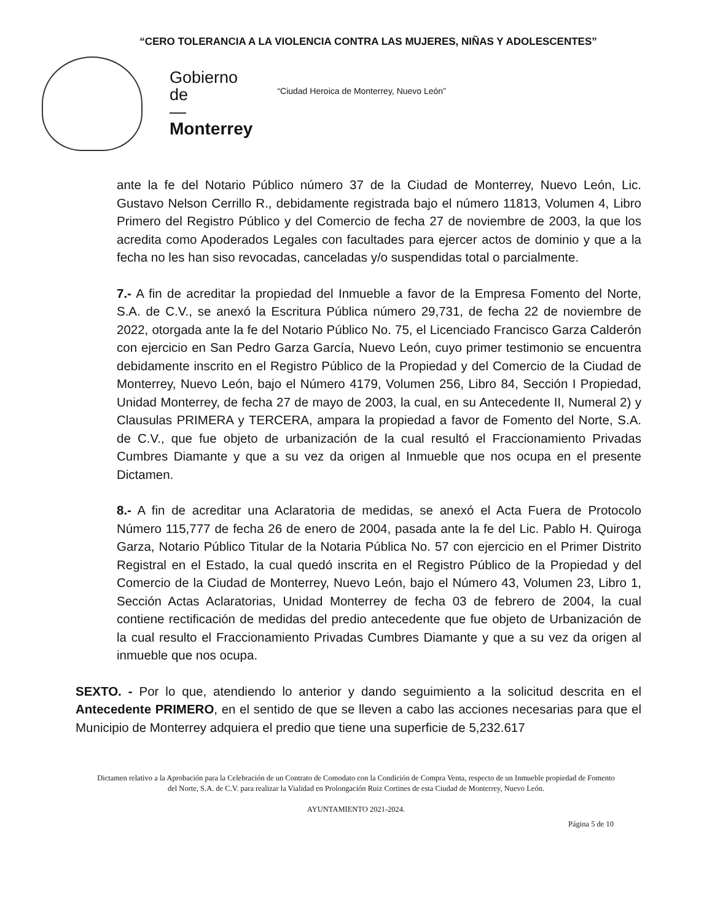“CERO TOLERANCIA A LA VIOLENCIA CONTRA LAS MUJERES, NIÑAS Y ADOLESCENTES”
Gobierno
de
—
Monterrey
“Ciudad Heroica de Monterrey, Nuevo León”
ante la fe del Notario Público número 37 de la Ciudad de Monterrey, Nuevo León, Lic. Gustavo Nelson Cerrillo R., debidamente registrada bajo el número 11813, Volumen 4, Libro Primero del Registro Público y del Comercio de fecha 27 de noviembre de 2003, la que los acredita como Apoderados Legales con facultades para ejercer actos de dominio y que a la fecha no les han siso revocadas, canceladas y/o suspendidas total o parcialmente.
7.- A fin de acreditar la propiedad del Inmueble a favor de la Empresa Fomento del Norte, S.A. de C.V., se anexó la Escritura Pública número 29,731, de fecha 22 de noviembre de 2022, otorgada ante la fe del Notario Público No. 75, el Licenciado Francisco Garza Calderón con ejercicio en San Pedro Garza García, Nuevo León, cuyo primer testimonio se encuentra debidamente inscrito en el Registro Público de la Propiedad y del Comercio de la Ciudad de Monterrey, Nuevo León, bajo el Número 4179, Volumen 256, Libro 84, Sección I Propiedad, Unidad Monterrey, de fecha 27 de mayo de 2003, la cual, en su Antecedente II, Numeral 2) y Clausulas PRIMERA y TERCERA, ampara la propiedad a favor de Fomento del Norte, S.A. de C.V., que fue objeto de urbanización de la cual resultó el Fraccionamiento Privadas Cumbres Diamante y que a su vez da origen al Inmueble que nos ocupa en el presente Dictamen.
8.- A fin de acreditar una Aclaratoria de medidas, se anexó el Acta Fuera de Protocolo Número 115,777 de fecha 26 de enero de 2004, pasada ante la fe del Lic. Pablo H. Quiroga Garza, Notario Público Titular de la Notaria Pública No. 57 con ejercicio en el Primer Distrito Registral en el Estado, la cual quedó inscrita en el Registro Público de la Propiedad y del Comercio de la Ciudad de Monterrey, Nuevo León, bajo el Número 43, Volumen 23, Libro 1, Sección Actas Aclaratorias, Unidad Monterrey de fecha 03 de febrero de 2004, la cual contiene rectificación de medidas del predio antecedente que fue objeto de Urbanización de la cual resulto el Fraccionamiento Privadas Cumbres Diamante y que a su vez da origen al inmueble que nos ocupa.
SEXTO. - Por lo que, atendiendo lo anterior y dando seguimiento a la solicitud descrita en el Antecedente PRIMERO, en el sentido de que se lleven a cabo las acciones necesarias para que el Municipio de Monterrey adquiera el predio que tiene una superficie de 5,232.617
Dictamen relativo a la Aprobación para la Celebración de un Contrato de Comodato con la Condición de Compra Venta, respecto de un Inmueble propiedad de Fomento del Norte, S.A. de C.V. para realizar la Vialidad en Prolongación Ruiz Cortines de esta Ciudad de Monterrey, Nuevo León.
AYUNTAMIENTO 2021-2024.
Página 5 de 10